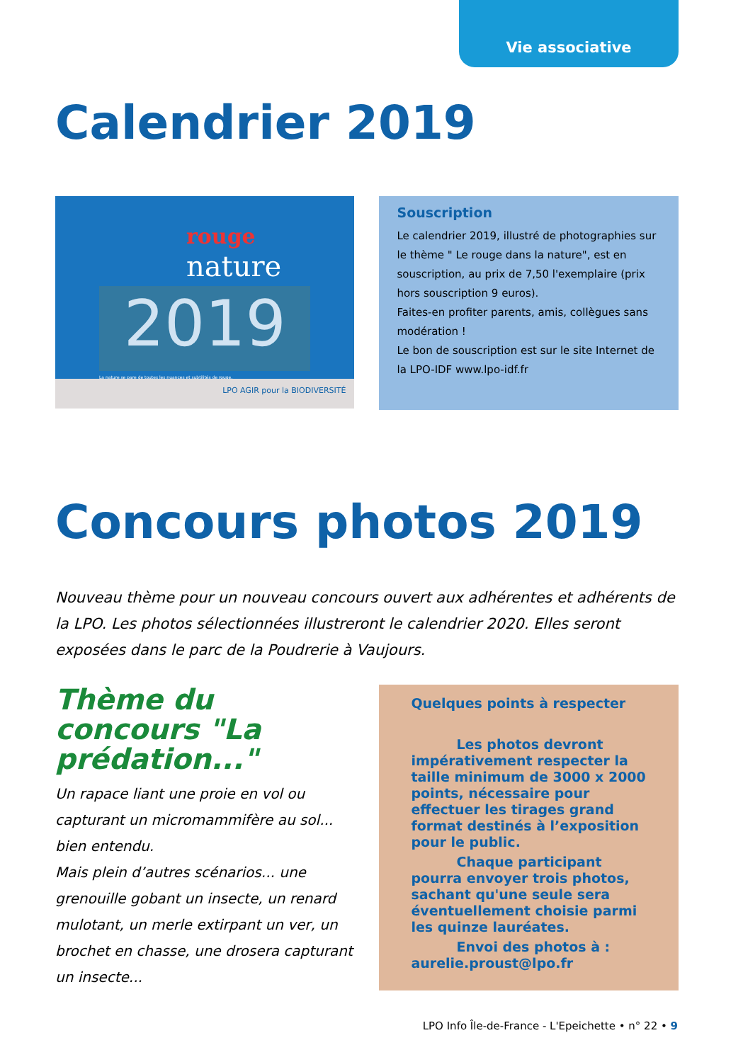Vie associative
Calendrier 2019
rouge
nature
2019
La nature se pare de toutes les nuances et subtilités de rouge.
LPO AGIR pour la BIODIVERSITÉ
Souscription
Le calendrier 2019, illustré de photographies sur le thème " Le rouge dans la nature", est en souscription, au prix de 7,50 l'exemplaire (prix hors souscription 9 euros).
Faites-en profiter parents, amis, collègues sans modération !
Le bon de souscription est sur le site Internet de la LPO-IDF www.lpo-idf.fr
Concours photos 2019
Nouveau thème pour un nouveau concours ouvert aux adhérentes et adhérents de la LPO. Les photos sélectionnées illustreront le calendrier 2020. Elles seront exposées dans le parc de la Poudrerie à Vaujours.
Thème du concours "La prédation..."
Un rapace liant une proie en vol ou capturant un micromammifère au sol... bien entendu.
Mais plein d’autres scénarios... une grenouille gobant un insecte, un renard mulotant, un merle extirpant un ver, un brochet en chasse, une drosera capturant un insecte...
Quelques points à respecter
Les photos devront impérativement respecter la taille minimum de 3000 x 2000 points, nécessaire pour effectuer les tirages grand format destinés à l’exposition pour le public.
Chaque participant pourra envoyer trois photos, sachant qu'une seule sera éventuellement choisie parmi les quinze lauréates.
Envoi des photos à : aurelie.proust@lpo.fr
LPO Info Île-de-France - L'Epeichette • n° 22 • 9